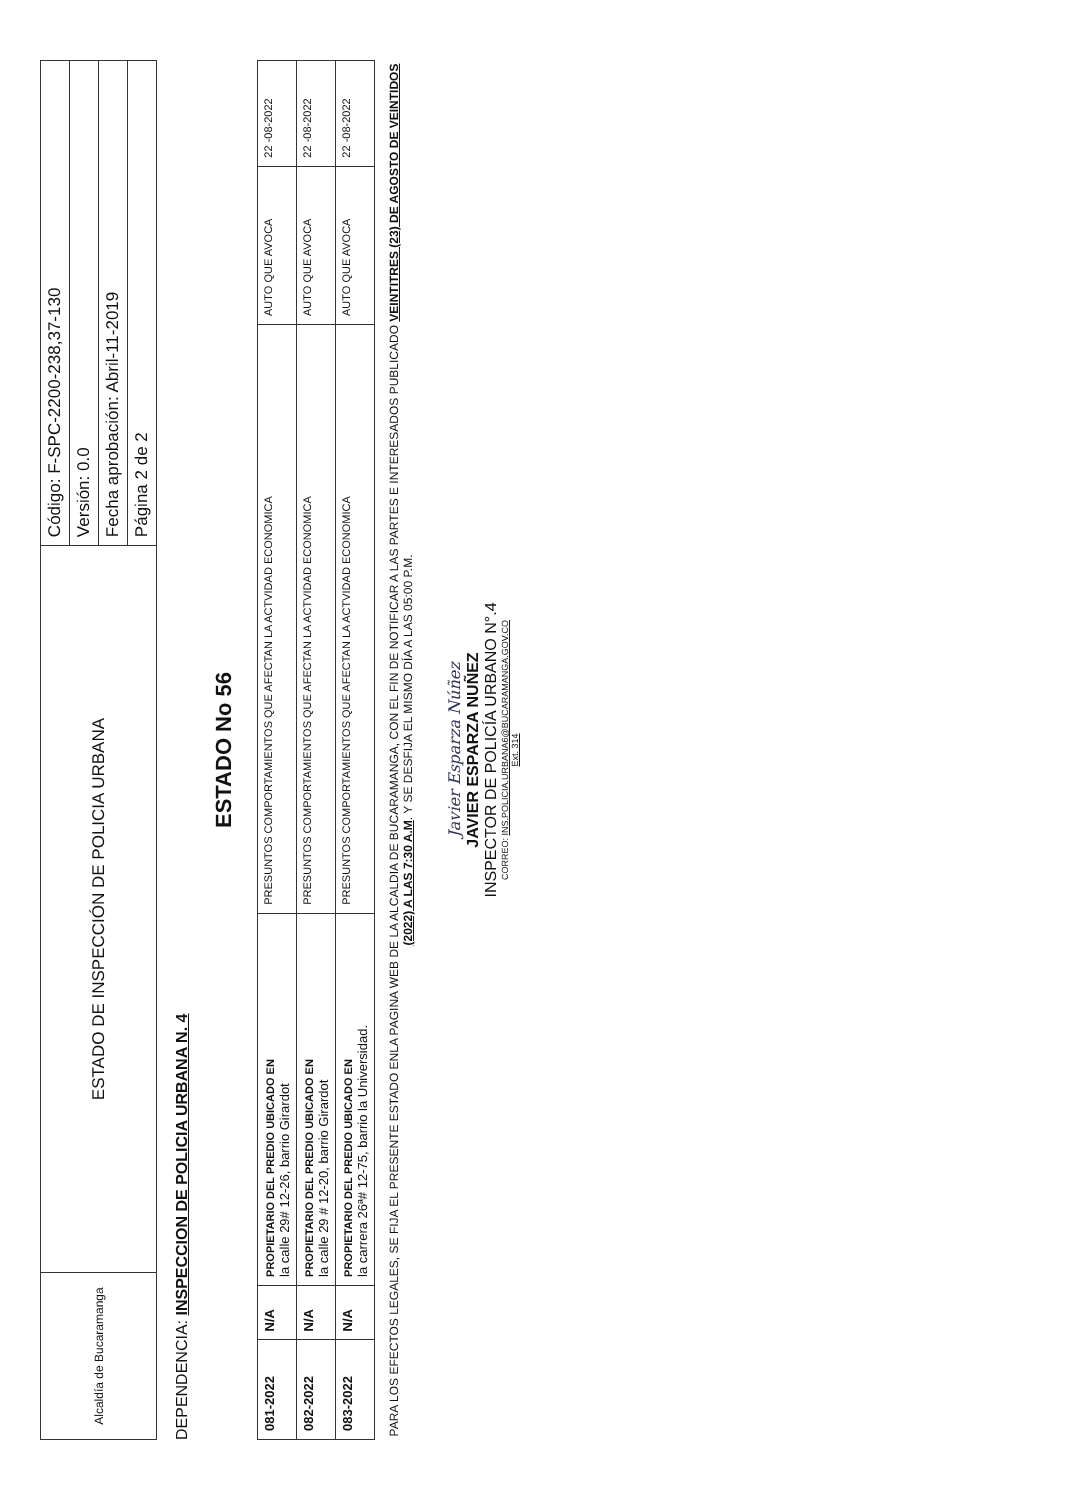| Alcaldía de Bucaramanga | ESTADO DE INSPECCIÓN DE POLICIA URBANA | Código: F-SPC-2200-238,37-130 |
| | | Versión: 0.0 |
| | | Fecha aprobación: Abril-11-2019 |
| | | Página 2 de 2 |
DEPENDENCIA: INSPECCION DE POLICIA URBANA N. 4
ESTADO No 56
| 081-2022 | N/A | PROPIETARIO DEL PREDIO UBICADO EN la calle 29# 12-26, barrio Girardot | PRESUNTOS COMPORTAMIENTOS QUE AFECTAN LA ACTVIDAD ECONOMICA | AUTO QUE AVOCA | 22 -08-2022 |
| 082-2022 | N/A | PROPIETARIO DEL PREDIO UBICADO EN la calle 29 # 12-20, barrio Girardot | PRESUNTOS COMPORTAMIENTOS QUE AFECTAN LA ACTVIDAD ECONOMICA | AUTO QUE AVOCA | 22 -08-2022 |
| 083-2022 | N/A | PROPIETARIO DEL PREDIO UBICADO EN la carrera 26ª# 12-75, barrio la Universidad. | PRESUNTOS COMPORTAMIENTOS QUE AFECTAN LA ACTVIDAD ECONOMICA | AUTO QUE AVOCA | 22 -08-2022 |
PARA LOS EFECTOS LEGALES, SE FIJA EL PRESENTE ESTADO ENLA PAGINA WEB DE LA ALCALDIA DE BUCARAMANGA, CON EL FIN DE NOTIFICAR A LAS PARTES E INTERESADOS PUBLICADO VEINTITRES (23) DE AGOSTO DE VEINTIDOS (2022) A LAS 7:30 A.M. Y SE DESFIJA EL MISMO DÍA A LAS 05:00 P.M.
Javier Esparza Núñez
JAVIER ESPARZA NUÑEZ
INSPECTOR DE POLICÍA URBANO N°.4
CORREO: INS.POLICIA.URBANA6@BUCARAMANGA.GOV.CO
Ext. 314